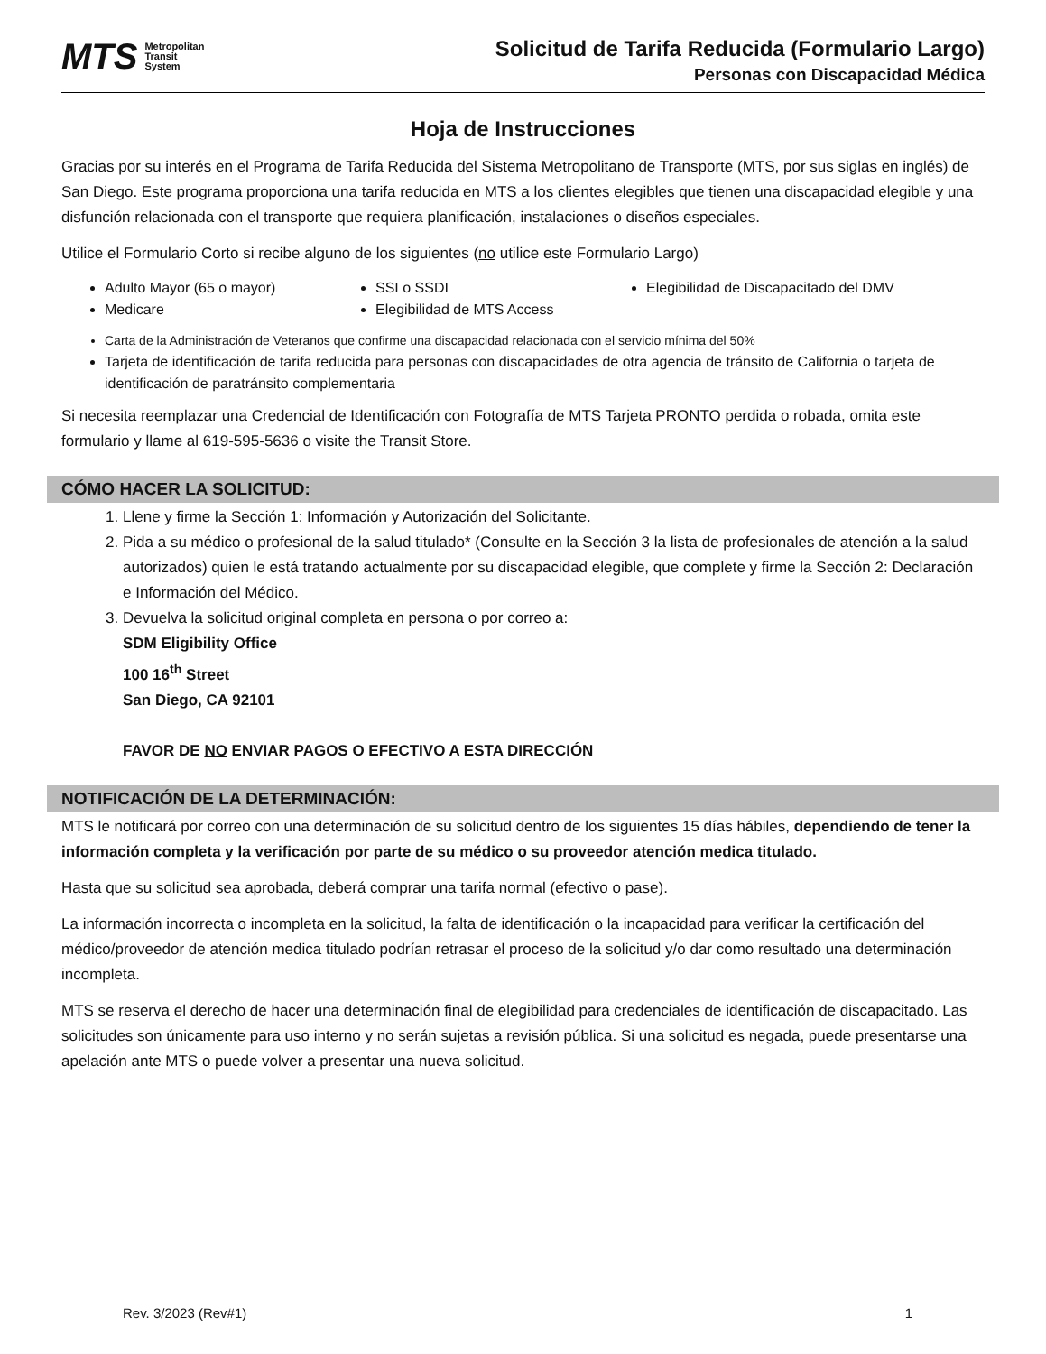MTS Metropolitan
Transit
System
Solicitud de Tarifa Reducida (Formulario Largo)
Personas con Discapacidad Médica
Hoja de Instrucciones
Gracias por su interés en el Programa de Tarifa Reducida del Sistema Metropolitano de Transporte (MTS, por sus siglas en inglés) de San Diego. Este programa proporciona una tarifa reducida en MTS a los clientes elegibles que tienen una discapacidad elegible y una disfunción relacionada con el transporte que requiera planificación, instalaciones o diseños especiales.
Utilice el Formulario Corto si recibe alguno de los siguientes (no utilice este Formulario Largo)
Adulto Mayor (65 o mayor)
SSI o SSDI
Elegibilidad de Discapacitado del DMV
Medicare
Elegibilidad de MTS Access
Carta de la Administración de Veteranos que confirme una discapacidad relacionada con el servicio mínima del 50%
Tarjeta de identificación de tarifa reducida para personas con discapacidades de otra agencia de tránsito de California o tarjeta de identificación de paratránsito complementaria
Si necesita reemplazar una Credencial de Identificación con Fotografía de MTS Tarjeta PRONTO perdida o robada, omita este formulario y llame al 619-595-5636 o visite the Transit Store.
CÓMO HACER LA SOLICITUD:
1. Llene y firme la Sección 1: Información y Autorización del Solicitante.
2. Pida a su médico o profesional de la salud titulado* (Consulte en la Sección 3 la lista de profesionales de atención a la salud autorizados) quien le está tratando actualmente por su discapacidad elegible, que complete y firme la Sección 2: Declaración e Información del Médico.
3. Devuelva la solicitud original completa en persona o por correo a:
SDM Eligibility Office
100 16<sup>th</sup> Street
San Diego, CA 92101
FAVOR DE NO ENVIAR PAGOS O EFECTIVO A ESTA DIRECCIÓN
NOTIFICACIÓN DE LA DETERMINACIÓN:
MTS le notificará por correo con una determinación de su solicitud dentro de los siguientes 15 días hábiles, dependiendo de tener la información completa y la verificación por parte de su médico o su proveedor atención medica titulado.
Hasta que su solicitud sea aprobada, deberá comprar una tarifa normal (efectivo o pase).
La información incorrecta o incompleta en la solicitud, la falta de identificación o la incapacidad para verificar la certificación del médico/proveedor de atención medica titulado podrían retrasar el proceso de la solicitud y/o dar como resultado una determinación incompleta.
MTS se reserva el derecho de hacer una determinación final de elegibilidad para credenciales de identificación de discapacitado. Las solicitudes son únicamente para uso interno y no serán sujetas a revisión pública. Si una solicitud es negada, puede presentarse una apelación ante MTS o puede volver a presentar una nueva solicitud.
Rev. 3/2023 (Rev#1) 1